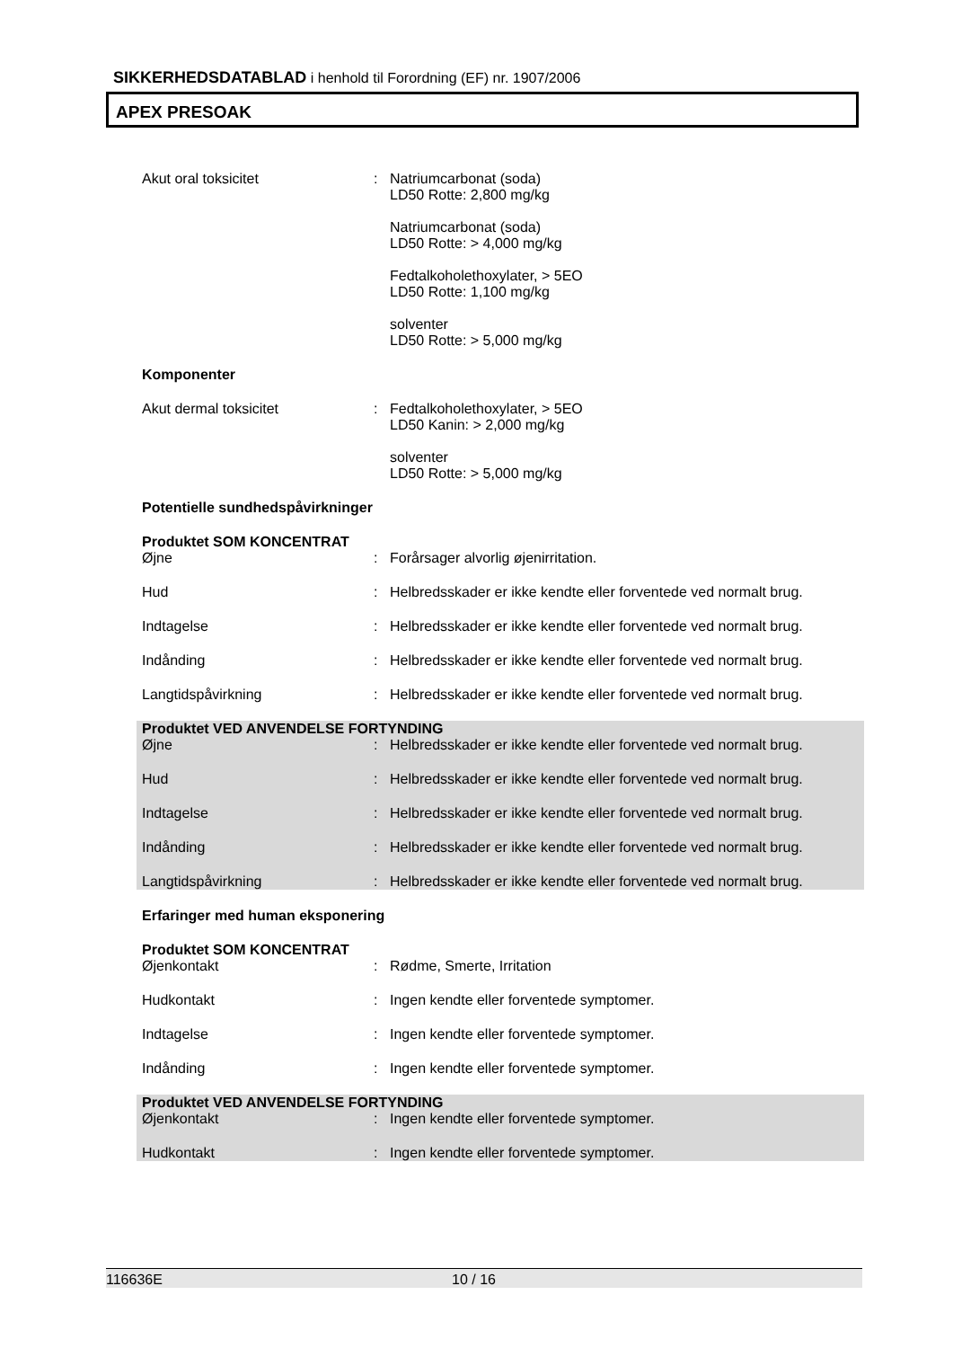SIKKERHEDSDATABLAD i henhold til Forordning (EF) nr. 1907/2006
APEX PRESOAK
Akut oral toksicitet : Natriumcarbonat (soda)
LD50 Rotte: 2,800 mg/kg
Natriumcarbonat (soda)
LD50 Rotte: > 4,000 mg/kg
Fedtalkoholethoxylater, > 5EO
LD50 Rotte: 1,100 mg/kg
solventer
LD50 Rotte: > 5,000 mg/kg
Komponenter
Akut dermal toksicitet : Fedtalkoholethoxylater, > 5EO
LD50 Kanin: > 2,000 mg/kg
solventer
LD50 Rotte: > 5,000 mg/kg
Potentielle sundhedspåvirkninger
Produktet SOM KONCENTRAT
Øjne : Forårsager alvorlig øjenirritation.
Hud : Helbredsskader er ikke kendte eller forventede ved normalt brug.
Indtagelse : Helbredsskader er ikke kendte eller forventede ved normalt brug.
Indånding : Helbredsskader er ikke kendte eller forventede ved normalt brug.
Langtidspåvirkning : Helbredsskader er ikke kendte eller forventede ved normalt brug.
Produktet VED ANVENDELSE FORTYNDING
Øjne : Helbredsskader er ikke kendte eller forventede ved normalt brug.
Hud : Helbredsskader er ikke kendte eller forventede ved normalt brug.
Indtagelse : Helbredsskader er ikke kendte eller forventede ved normalt brug.
Indånding : Helbredsskader er ikke kendte eller forventede ved normalt brug.
Langtidspåvirkning : Helbredsskader er ikke kendte eller forventede ved normalt brug.
Erfaringer med human eksponering
Produktet SOM KONCENTRAT
Øjenkontakt : Rødme, Smerte, Irritation
Hudkontakt : Ingen kendte eller forventede symptomer.
Indtagelse : Ingen kendte eller forventede symptomer.
Indånding : Ingen kendte eller forventede symptomer.
Produktet VED ANVENDELSE FORTYNDING
Øjenkontakt : Ingen kendte eller forventede symptomer.
Hudkontakt : Ingen kendte eller forventede symptomer.
116636E 10 / 16